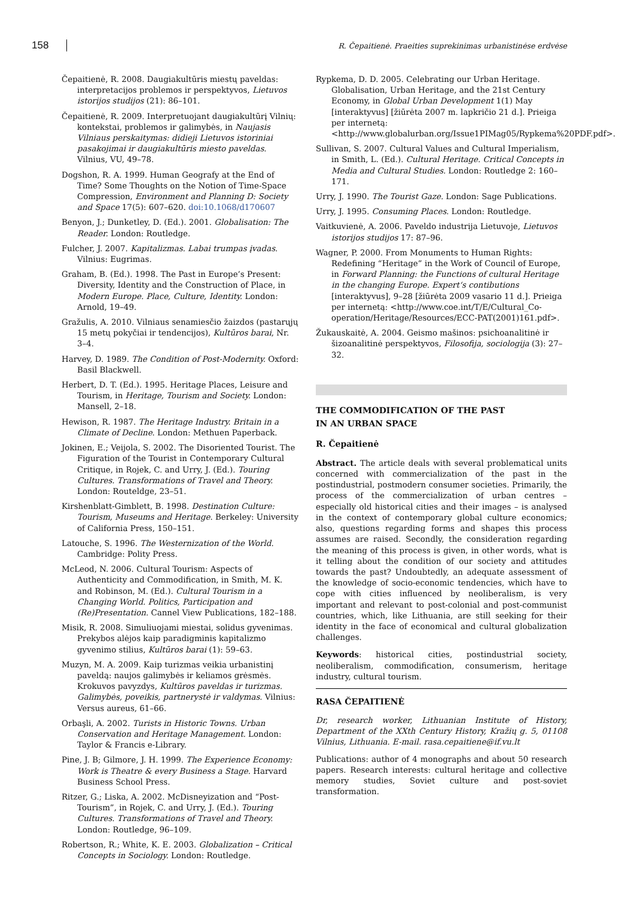158 R. Čepaitienė. Praeities suprekinimas urbanistinėse erdvėse
Čepaitienė, R. 2008. Daugiakultūris miestų paveldas: interpretacijos problemos ir perspektyvos, Lietuvos istorijos studijos (21): 86–101.
Čepaitienė, R. 2009. Interpretuojant daugiakultūrį Vilnių: kontekstai, problemos ir galimybės, in Naujasis Vilniaus perskaitymas: didieji Lietuvos istoriniai pasakojimai ir daugiakultūris miesto paveldas. Vilnius, VU, 49–78.
Dogshon, R. A. 1999. Human Geografy at the End of Time? Some Thoughts on the Notion of Time-Space Compression, Environment and Planning D: Society and Space 17(5): 607–620. doi:10.1068/d170607
Benyon, J.; Dunketley, D. (Ed.). 2001. Globalisation: The Reader. London: Routledge.
Fulcher, J. 2007. Kapitalizmas. Labai trumpas įvadas. Vilnius: Eugrimas.
Graham, B. (Ed.). 1998. The Past in Europe’s Present: Diversity, Identity and the Construction of Place, in Modern Europe. Place, Culture, Identity. London: Arnold, 19–49.
Gražulis, A. 2010. Vilniaus senamiesčio žaizdos (pastarųjų 15 metų pokyčiai ir tendencijos), Kultūros barai, Nr. 3–4.
Harvey, D. 1989. The Condition of Post-Modernity. Oxford: Basil Blackwell.
Herbert, D. T. (Ed.). 1995. Heritage Places, Leisure and Tourism, in Heritage, Tourism and Society. London: Mansell, 2–18.
Hewison, R. 1987. The Heritage Industry. Britain in a Climate of Decline. London: Methuen Paperback.
Jokinen, E.; Veijola, S. 2002. The Disoriented Tourist. The Figuration of the Tourist in Contemporary Cultural Critique, in Rojek, C. and Urry, J. (Ed.). Touring Cultures. Transformations of Travel and Theory. London: Routeldge, 23–51.
Kirshenblatt-Gimblett, B. 1998. Destination Culture: Tourism, Museums and Heritage. Berkeley: University of California Press, 150–151.
Latouche, S. 1996. The Westernization of the World. Cambridge: Polity Press.
McLeod, N. 2006. Cultural Tourism: Aspects of Authenticity and Commodification, in Smith, M. K. and Robinson, M. (Ed.). Cultural Tourism in a Changing World. Politics, Participation and (Re)Presentation. Cannel View Publications, 182–188.
Misik, R. 2008. Simuliuojami miestai, solidus gyvenimas. Prekybos alėjos kaip paradigminis kapitalizmo gyvenimo stilius, Kultūros barai (1): 59–63.
Muzyn, M. A. 2009. Kaip turizmas veikia urbanistinį paveldą: naujos galimybės ir keliamos grėsmės. Krokuvos pavyzdys, Kultūros paveldas ir turizmas. Galimybės, poveikis, partnerystė ir valdymas. Vilnius: Versus aureus, 61–66.
Orbaşli, A. 2002. Turists in Historic Towns. Urban Conservation and Heritage Management. London: Taylor & Francis e-Library.
Pine, J. B; Gilmore, J. H. 1999. The Experience Economy: Work is Theatre & every Business a Stage. Harvard Business School Press.
Ritzer, G.; Liska, A. 2002. McDisneyization and “Post-Tourism”, in Rojek, C. and Urry, J. (Ed.). Touring Cultures. Transformations of Travel and Theory. London: Routledge, 96–109.
Robertson, R.; White, K. E. 2003. Globalization – Critical Concepts in Sociology. London: Routledge.
Rypkema, D. D. 2005. Celebrating our Urban Heritage. Globalisation, Urban Heritage, and the 21st Century Economy, in Global Urban Development 1(1) May [interaktyvus] [žiūrėta 2007 m. lapkričio 21 d.]. Prieiga per internetą: <http://www.globalurban.org/Issue1PIMag05/Rypkema%20PDF.pdf>.
Sullivan, S. 2007. Cultural Values and Cultural Imperialism, in Smith, L. (Ed.). Cultural Heritage. Critical Concepts in Media and Cultural Studies. London: Routledge 2: 160–171.
Urry, J. 1990. The Tourist Gaze. London: Sage Publications.
Urry, J. 1995. Consuming Places. London: Routledge.
Vaitkuvienė, A. 2006. Paveldo industrija Lietuvoje, Lietuvos istorijos studijos 17: 87–96.
Wagner, P. 2000. From Monuments to Human Rights: Redefining “Heritage” in the Work of Council of Europe, in Forward Planning: the Functions of cultural Heritage in the changing Europe. Expert‘s contibutions [interaktyvus], 9–28 [žiūrėta 2009 vasario 11 d.]. Prieiga per internetą: <http://www.coe.int/T/E/Cultural_Co-operation/Heritage/Resources/ECC-PAT(2001)161.pdf>.
Žukauskaitė, A. 2004. Geismo mašinos: psichoanalitinė ir šizoanalitinė perspektyvos, Filosofija, sociologija (3): 27–32.
THE COMMODIFICATION OF THE PAST
IN AN URBAN SPACE
R. Čepaitienė
Abstract. The article deals with several problematical units concerned with commercialization of the past in the postindustrial, postmodern consumer societies. Primarily, the process of the commercialization of urban centres – especially old historical cities and their images – is analysed in the context of contemporary global culture economics; also, questions regarding forms and shapes this process assumes are raised. Secondly, the consideration regarding the meaning of this process is given, in other words, what is it telling about the condition of our society and attitudes towards the past? Undoubtedly, an adequate assessment of the knowledge of socio-economic tendencies, which have to cope with cities influenced by neoliberalism, is very important and relevant to post-colonial and post-communist countries, which, like Lithuania, are still seeking for their identity in the face of economical and cultural globalization challenges.
Keywords: historical cities, postindustrial society, neoliberalism, commodification, consumerism, heritage industry, cultural tourism.
RASA ČEPAITIENĖ
Dr, research worker, Lithuanian Institute of History, Department of the XXth Century History, Kražių g. 5, 01108 Vilnius, Lithuania. E-mail. rasa.cepaitiene@if.vu.lt
Publications: author of 4 monographs and about 50 research papers. Research interests: cultural heritage and collective memory studies, Soviet culture and post-soviet transformation.